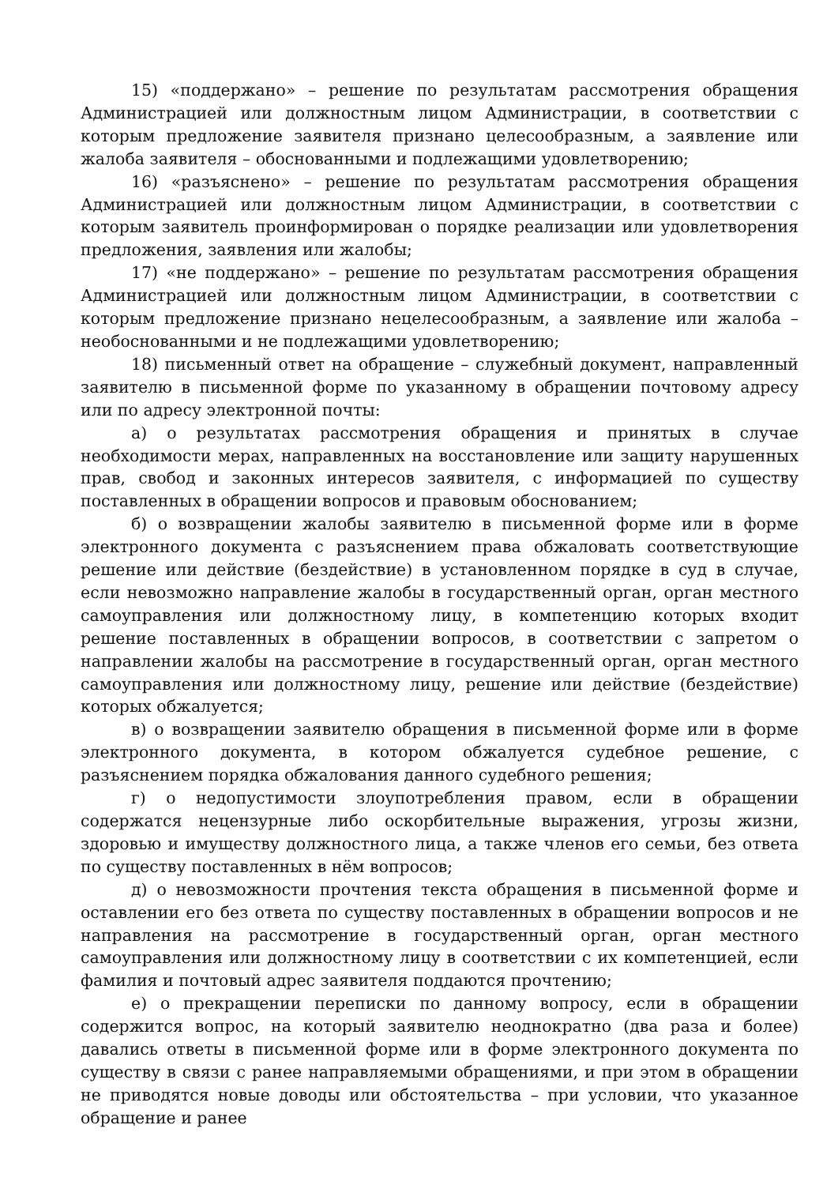15) «поддержано» – решение по результатам рассмотрения обращения Администрацией или должностным лицом Администрации, в соответствии с которым предложение заявителя признано целесообразным, а заявление или жалоба заявителя – обоснованными и подлежащими удовлетворению;
16) «разъяснено» – решение по результатам рассмотрения обращения Администрацией или должностным лицом Администрации, в соответствии с которым заявитель проинформирован о порядке реализации или удовлетворения предложения, заявления или жалобы;
17) «не поддержано» – решение по результатам рассмотрения обращения Администрацией или должностным лицом Администрации, в соответствии с которым предложение признано нецелесообразным, а заявление или жалоба – необоснованными и не подлежащими удовлетворению;
18) письменный ответ на обращение – служебный документ, направленный заявителю в письменной форме по указанному в обращении почтовому адресу или по адресу электронной почты:
а) о результатах рассмотрения обращения и принятых в случае необходимости мерах, направленных на восстановление или защиту нарушенных прав, свобод и законных интересов заявителя, с информацией по существу поставленных в обращении вопросов и правовым обоснованием;
б) о возвращении жалобы заявителю в письменной форме или в форме электронного документа с разъяснением права обжаловать соответствующие решение или действие (бездействие) в установленном порядке в суд в случае, если невозможно направление жалобы в государственный орган, орган местного самоуправления или должностному лицу, в компетенцию которых входит решение поставленных в обращении вопросов, в соответствии с запретом о направлении жалобы на рассмотрение в государственный орган, орган местного самоуправления или должностному лицу, решение или действие (бездействие) которых обжалуется;
в) о возвращении заявителю обращения в письменной форме или в форме электронного документа, в котором обжалуется судебное решение, с разъяснением порядка обжалования данного судебного решения;
г) о недопустимости злоупотребления правом, если в обращении содержатся нецензурные либо оскорбительные выражения, угрозы жизни, здоровью и имуществу должностного лица, а также членов его семьи, без ответа по существу поставленных в нём вопросов;
д) о невозможности прочтения текста обращения в письменной форме и оставлении его без ответа по существу поставленных в обращении вопросов и не направления на рассмотрение в государственный орган, орган местного самоуправления или должностному лицу в соответствии с их компетенцией, если фамилия и почтовый адрес заявителя поддаются прочтению;
е) о прекращении переписки по данному вопросу, если в обращении содержится вопрос, на который заявителю неоднократно (два раза и более) давались ответы в письменной форме или в форме электронного документа по существу в связи с ранее направляемыми обращениями, и при этом в обращении не приводятся новые доводы или обстоятельства – при условии, что указанное обращение и ранее